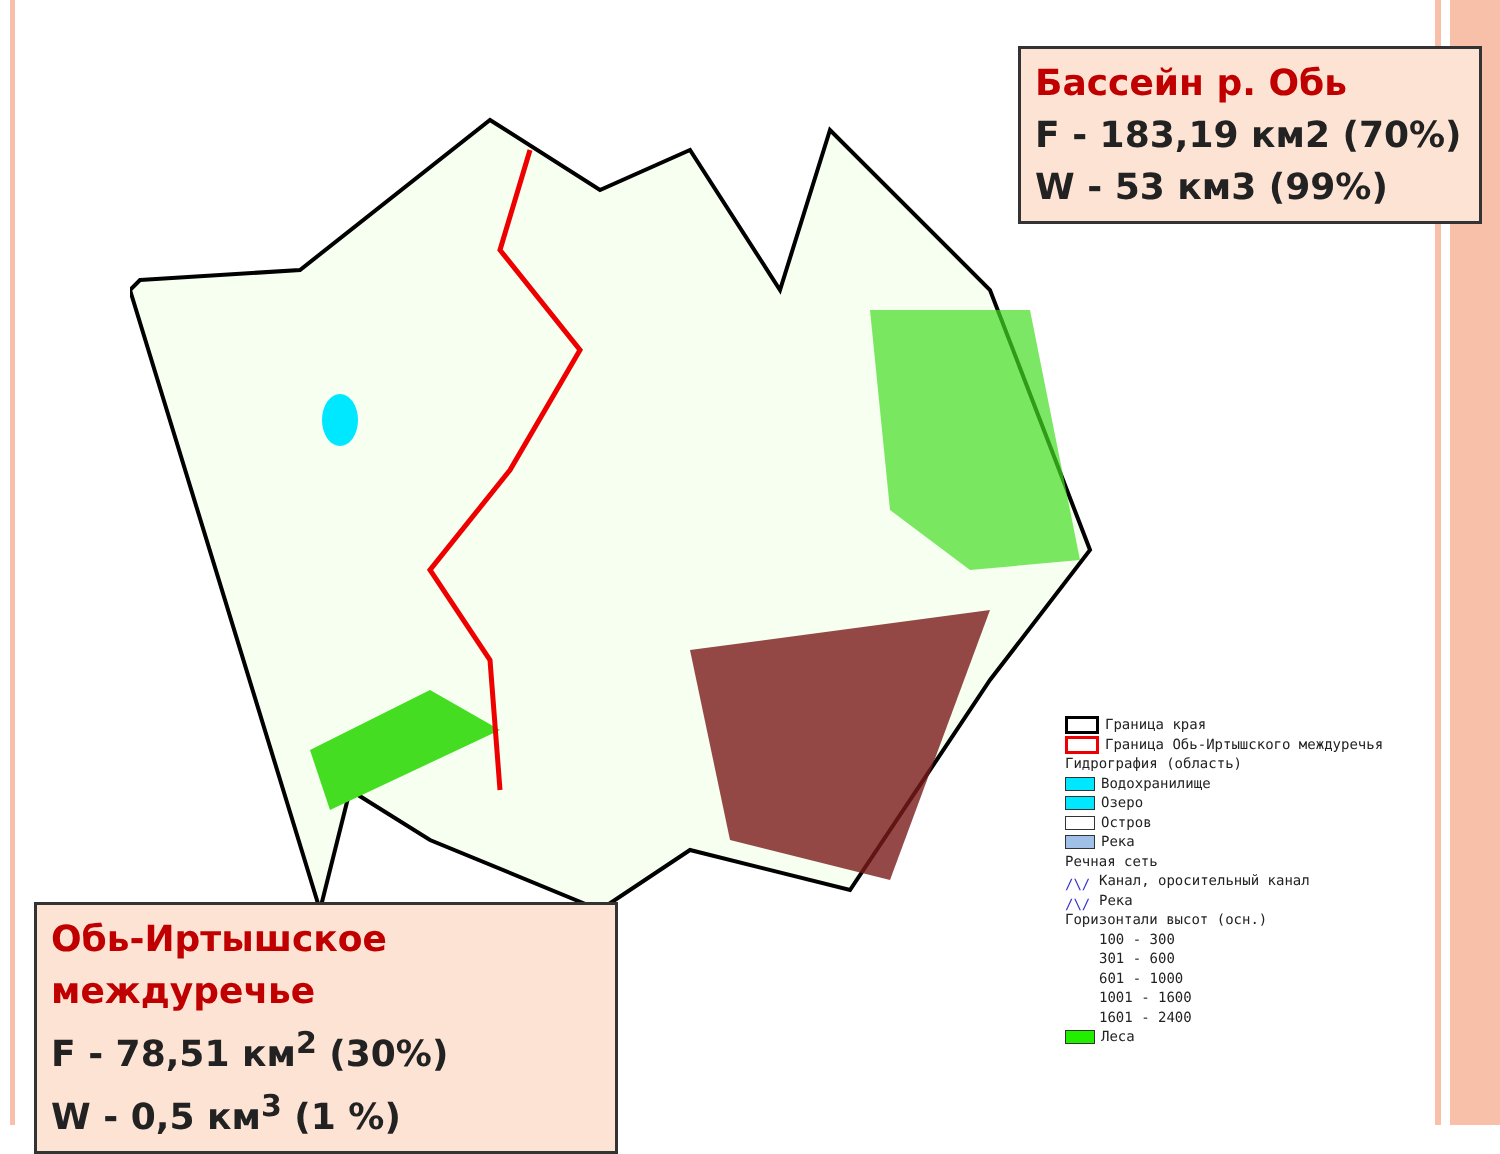Бассейн р. Обь
F - 183,19 км2 (70%)
W - 53 км3 (99%)
Обь-Иртышское междуречье
F - 78,51 км<sup>2</sup> (30%)
W - 0,5 км<sup>3</sup> (1 %)
Граница края
Граница Обь-Иртышского междуречья
Гидрография (область)
Водохранилище
Озеро
Остров
Река
Речная сеть
/\/ Канал, оросительный канал
/\/ Река
Горизонтали высот (осн.)
100 - 300
301 - 600
601 - 1000
1001 - 1600
1601 - 2400
Леса